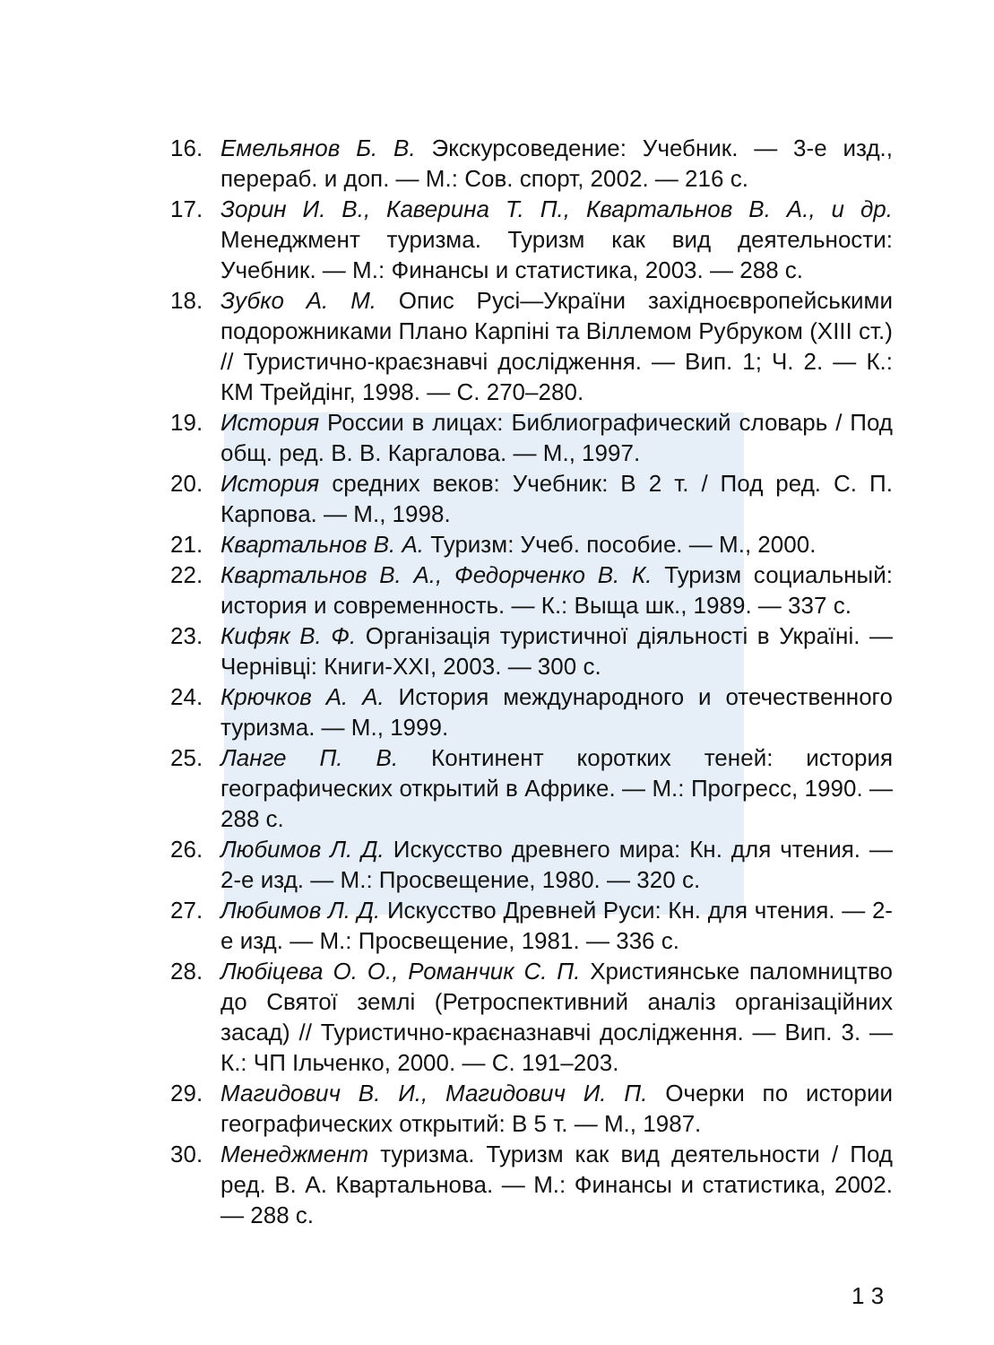16. Емельянов Б. В. Экскурсоведение: Учебник. — 3-е изд., перераб. и доп. — М.: Сов. спорт, 2002. — 216 с.
17. Зорин И. В., Каверина Т. П., Квартальнов В. А., и др. Менеджмент туризма. Туризм как вид деятельности: Учебник. — М.: Финансы и статистика, 2003. — 288 с.
18. Зубко А. М. Опис Русі—України західноєвропейськими подорожниками Плано Карпіні та Віллемом Рубруком (XIII ст.) // Туристично-краєзнавчі дослідження. — Вип. 1; Ч. 2. — К.: КМ Трейдінг, 1998. — С. 270–280.
19. История России в лицах: Библиографический словарь / Под общ. ред. В. В. Каргалова. — М., 1997.
20. История средних веков: Учебник: В 2 т. / Под ред. С. П. Карпова. — М., 1998.
21. Квартальнов В. А. Туризм: Учеб. пособие. — М., 2000.
22. Квартальнов В. А., Федорченко В. К. Туризм социальный: история и современность. — К.: Выща шк., 1989. — 337 с.
23. Кифяк В. Ф. Організація туристичної діяльності в Україні. — Чернівці: Книги-XXI, 2003. — 300 с.
24. Крючков А. А. История международного и отечественного туризма. — М., 1999.
25. Ланге П. В. Континент коротких теней: история географических открытий в Африке. — М.: Прогресс, 1990. — 288 с.
26. Любимов Л. Д. Искусство древнего мира: Кн. для чтения. — 2-е изд. — М.: Просвещение, 1980. — 320 с.
27. Любимов Л. Д. Искусство Древней Руси: Кн. для чтения. — 2-е изд. — М.: Просвещение, 1981. — 336 с.
28. Любіцева О. О., Романчик С. П. Християнське паломництво до Святої землі (Ретроспективний аналіз організаційних засад) // Туристично-краєназнавчі дослідження. — Вип. 3. — К.: ЧП Ільченко, 2000. — С. 191–203.
29. Магидович В. И., Магидович И. П. Очерки по истории географических открытий: В 5 т. — М., 1987.
30. Менеджмент туризма. Туризм как вид деятельности / Под ред. В. А. Квартальнова. — М.: Финансы и статистика, 2002. — 288 с.
1 3